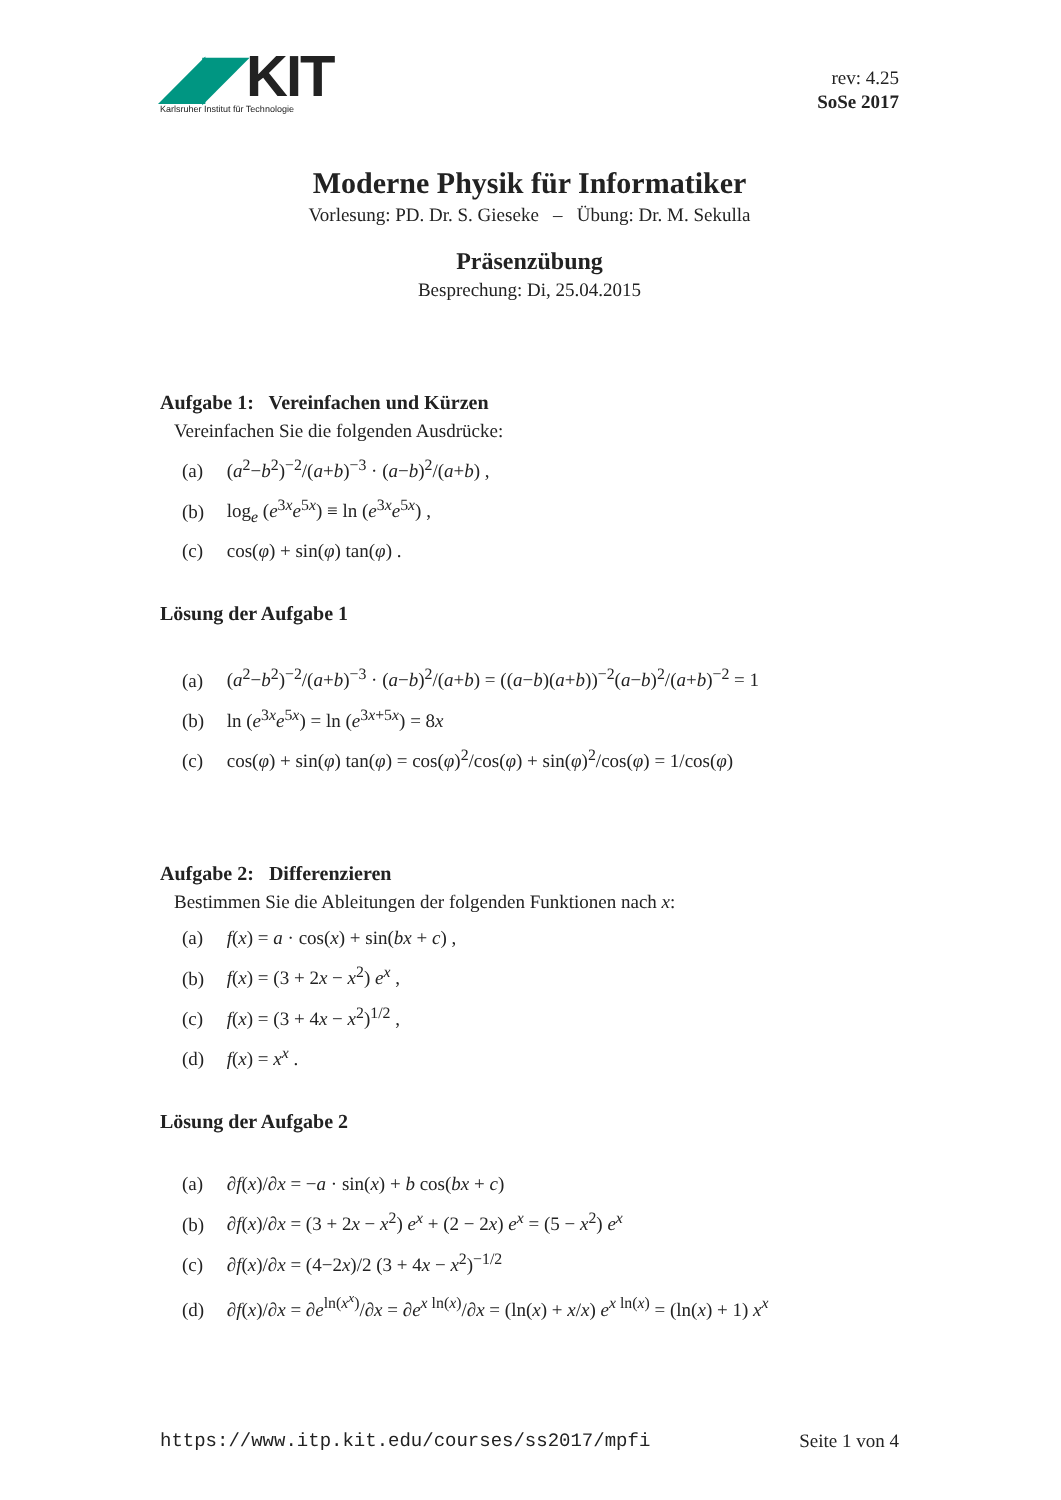◢◤KIT
Karlsruher Institut für Technologie
rev: 4.25
SoSe 2017
Moderne Physik für Informatiker
Vorlesung: PD. Dr. S. Gieseke – Übung: Dr. M. Sekulla
Präsenzübung
Besprechung: Di, 25.04.2015
Aufgabe 1: Vereinfachen und Kürzen
Vereinfachen Sie die folgenden Ausdrücke:
(a) (a<sup>2</sup>−b<sup>2</sup>)<sup>−2</sup>/(a+b)<sup>−3</sup> · (a−b)<sup>2</sup>/(a+b) ,
(b) log<sub>e</sub> (e<sup>3x</sup>e<sup>5x</sup>) ≡ ln (e<sup>3x</sup>e<sup>5x</sup>) ,
(c) cos(φ) + sin(φ) tan(φ) .
Lösung der Aufgabe 1
(a) (a<sup>2</sup>−b<sup>2</sup>)<sup>−2</sup>/(a+b)<sup>−3</sup> · (a−b)<sup>2</sup>/(a+b) = ((a−b)(a+b))<sup>−2</sup>(a−b)<sup>2</sup>/(a+b)<sup>−2</sup> = 1
(b) ln (e<sup>3x</sup>e<sup>5x</sup>) = ln (e<sup>3x+5x</sup>) = 8x
(c) cos(φ) + sin(φ) tan(φ) = cos(φ)<sup>2</sup>/cos(φ) + sin(φ)<sup>2</sup>/cos(φ) = 1/cos(φ)
Aufgabe 2: Differenzieren
Bestimmen Sie die Ableitungen der folgenden Funktionen nach x:
(a) f(x) = a · cos(x) + sin(bx + c) ,
(b) f(x) = (3 + 2x − x<sup>2</sup>) e<sup>x</sup> ,
(c) f(x) = (3 + 4x − x<sup>2</sup>)<sup>1/2</sup> ,
(d) f(x) = x<sup>x</sup> .
Lösung der Aufgabe 2
(a) ∂f(x)/∂x = −a · sin(x) + b cos(bx + c)
(b) ∂f(x)/∂x = (3 + 2x − x<sup>2</sup>) e<sup>x</sup> + (2 − 2x) e<sup>x</sup> = (5 − x<sup>2</sup>) e<sup>x</sup>
(c) ∂f(x)/∂x = (4−2x)/2 (3 + 4x − x<sup>2</sup>)<sup>−1/2</sup>
(d) ∂f(x)/∂x = ∂e<sup>ln(x<sup>x</sup>)</sup>/∂x = ∂e<sup>x ln(x)</sup>/∂x = (ln(x) + x/x) e<sup>x ln(x)</sup> = (ln(x) + 1) x<sup>x</sup>
https://www.itp.kit.edu/courses/ss2017/mpfi Seite 1 von 4